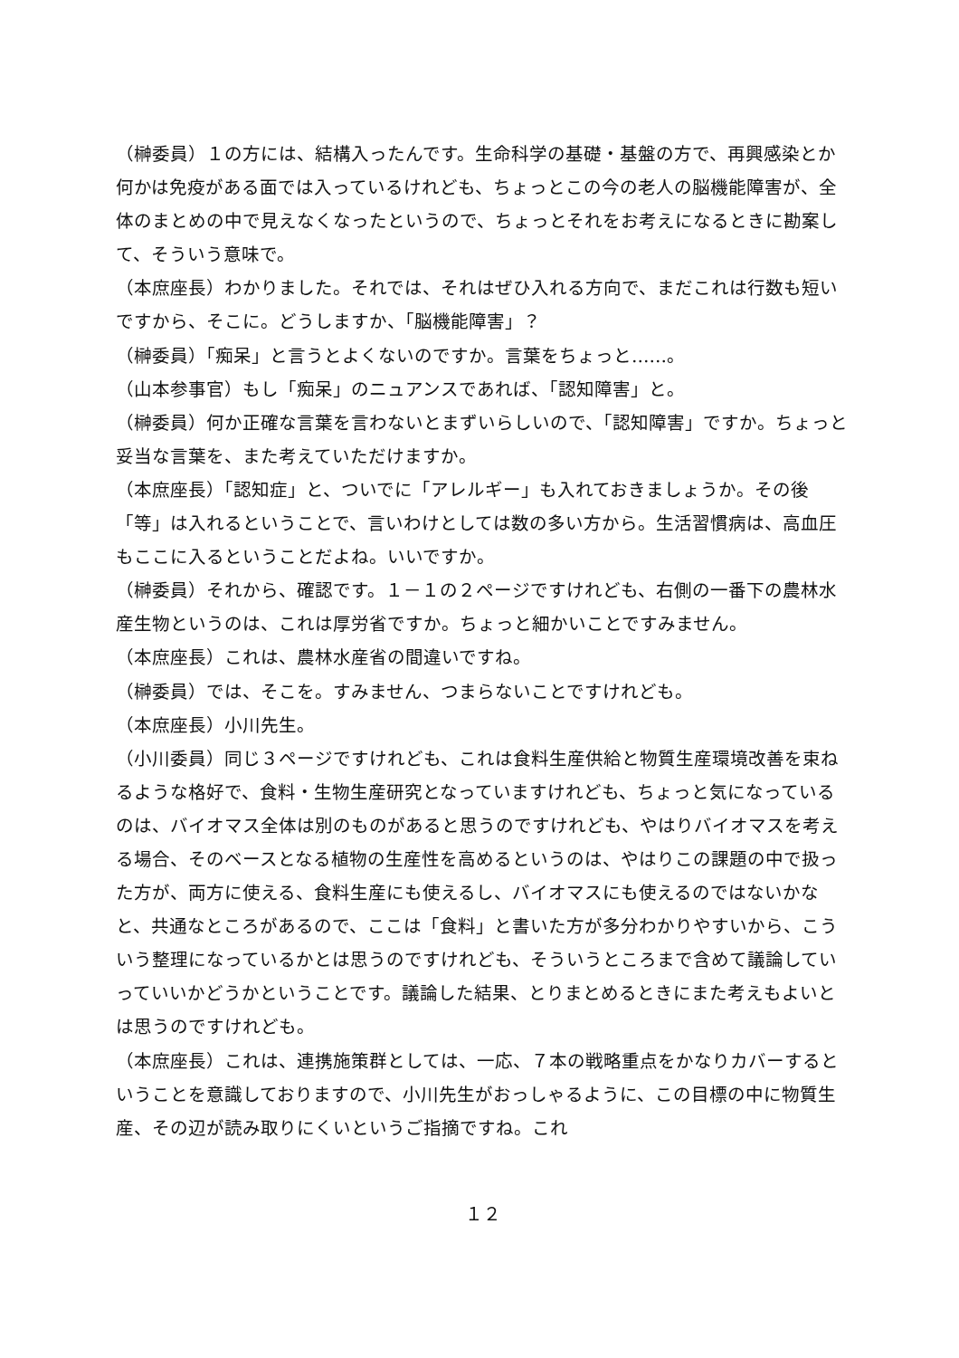（榊委員）１の方には、結構入ったんです。生命科学の基礎・基盤の方で、再興感染とか何かは免疫がある面では入っているけれども、ちょっとこの今の老人の脳機能障害が、全体のまとめの中で見えなくなったというので、ちょっとそれをお考えになるときに勘案して、そういう意味で。
（本庶座長）わかりました。それでは、それはぜひ入れる方向で、まだこれは行数も短いですから、そこに。どうしますか、「脳機能障害」？
（榊委員）「痴呆」と言うとよくないのですか。言葉をちょっと……。
（山本参事官）もし「痴呆」のニュアンスであれば、「認知障害」と。
（榊委員）何か正確な言葉を言わないとまずいらしいので、「認知障害」ですか。ちょっと妥当な言葉を、また考えていただけますか。
（本庶座長）「認知症」と、ついでに「アレルギー」も入れておきましょうか。その後「等」は入れるということで、言いわけとしては数の多い方から。生活習慣病は、高血圧もここに入るということだよね。いいですか。
（榊委員）それから、確認です。１－１の２ページですけれども、右側の一番下の農林水産生物というのは、これは厚労省ですか。ちょっと細かいことですみません。
（本庶座長）これは、農林水産省の間違いですね。
（榊委員）では、そこを。すみません、つまらないことですけれども。
（本庶座長）小川先生。
（小川委員）同じ３ページですけれども、これは食料生産供給と物質生産環境改善を束ねるような格好で、食料・生物生産研究となっていますけれども、ちょっと気になっているのは、バイオマス全体は別のものがあると思うのですけれども、やはりバイオマスを考える場合、そのベースとなる植物の生産性を高めるというのは、やはりこの課題の中で扱った方が、両方に使える、食料生産にも使えるし、バイオマスにも使えるのではないかなと、共通なところがあるので、ここは「食料」と書いた方が多分わかりやすいから、こういう整理になっているかとは思うのですけれども、そういうところまで含めて議論していっていいかどうかということです。議論した結果、とりまとめるときにまた考えもよいとは思うのですけれども。
（本庶座長）これは、連携施策群としては、一応、７本の戦略重点をかなりカバーするということを意識しておりますので、小川先生がおっしゃるように、この目標の中に物質生産、その辺が読み取りにくいというご指摘ですね。これ
１２